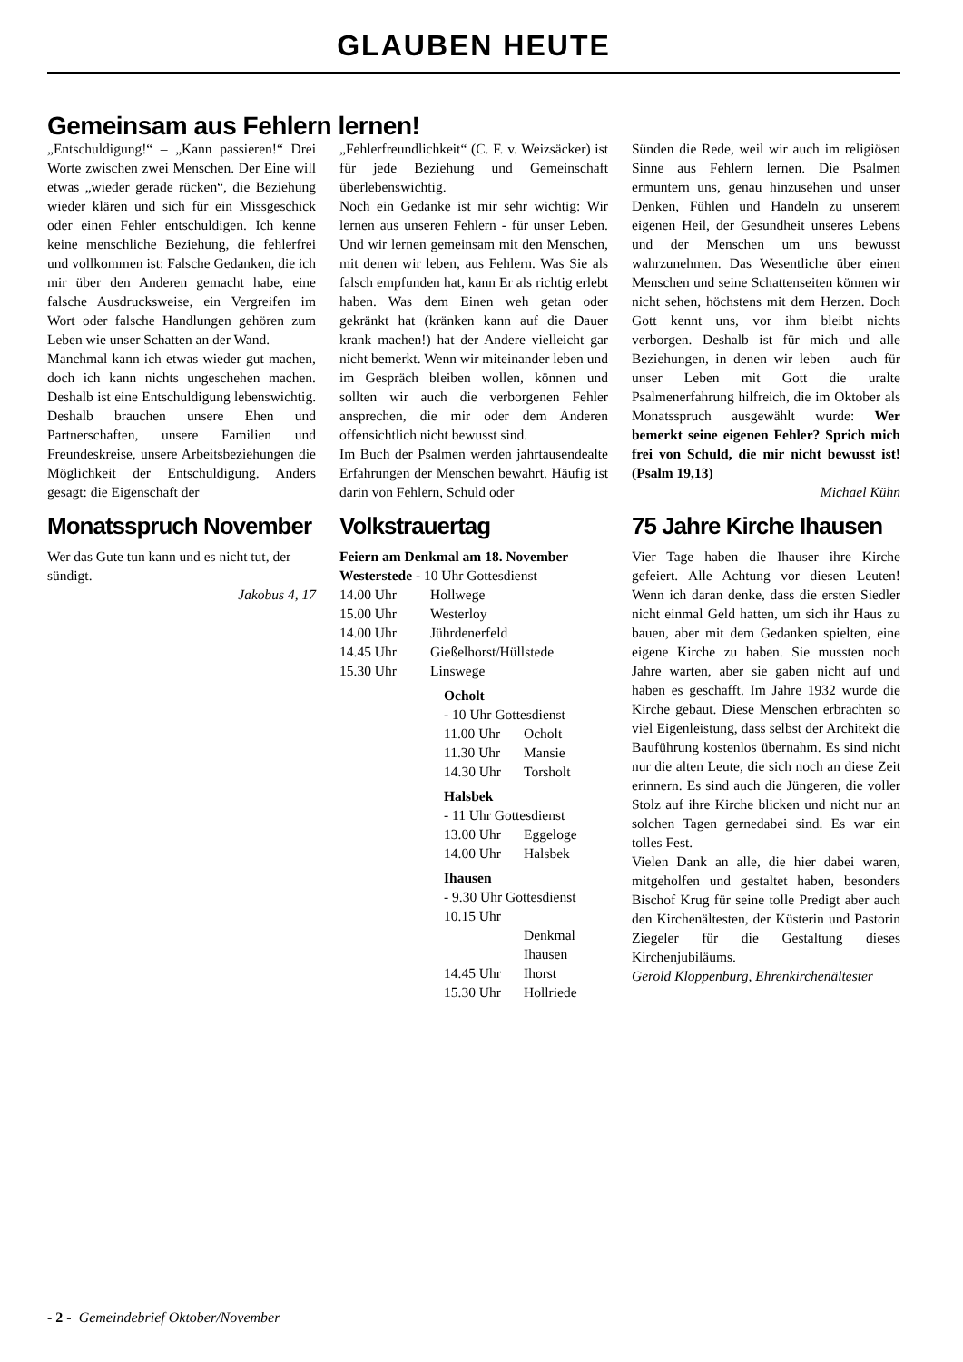GLAUBEN HEUTE
Gemeinsam aus Fehlern lernen!
„Entschuldigung!“ – „Kann passieren!“ Drei Worte zwischen zwei Menschen. Der Eine will etwas „wieder gerade rücken“, die Beziehung wieder klären und sich für ein Missgeschick oder einen Fehler entschuldigen. Ich kenne keine menschliche Beziehung, die fehlerfrei und vollkommen ist: Falsche Gedanken, die ich mir über den Anderen gemacht habe, eine falsche Ausdrucksweise, ein Vergreifen im Wort oder falsche Handlungen gehören zum Leben wie unser Schatten an der Wand.
Manchmal kann ich etwas wieder gut machen, doch ich kann nichts ungeschehen machen. Deshalb ist eine Entschuldigung lebenswichtig. Deshalb brauchen unsere Ehen und Partnerschaften, unsere Familien und Freundeskreise, unsere Arbeitsbeziehungen die Möglichkeit der Entschuldigung. Anders gesagt: die Eigenschaft der
Monatsspruch November
Wer das Gute tun kann und es nicht tut, der sündigt.
Jakobus 4, 17
„Fehlerfreundlichkeit“ (C. F. v. Weizsäcker) ist für jede Beziehung und Gemeinschaft überlebenswichtig.
Noch ein Gedanke ist mir sehr wichtig: Wir lernen aus unseren Fehlern - für unser Leben. Und wir lernen gemeinsam mit den Menschen, mit denen wir leben, aus Fehlern. Was Sie als falsch empfunden hat, kann Er als richtig erlebt haben. Was dem Einen weh getan oder gekränkt hat (kränken kann auf die Dauer krank machen!) hat der Andere vielleicht gar nicht bemerkt. Wenn wir miteinander leben und im Gespräch bleiben wollen, können und sollten wir auch die verborgenen Fehler ansprechen, die mir oder dem Anderen offensichtlich nicht bewusst sind.
Im Buch der Psalmen werden jahrtausendealte Erfahrungen der Menschen bewahrt. Häufig ist darin von Fehlern, Schuld oder
Volkstrauertag
Feiern am Denkmal am 18. November
Westerstede - 10 Uhr Gottesdienst
| 14.00 Uhr | Hollwege |
| 15.00 Uhr | Westerloy |
| 14.00 Uhr | Jührdenerfeld |
| 14.45 Uhr | Gießelhorst/Hüllstede |
| 15.30 Uhr | Linswege |
Ocholt
- 10 Uhr Gottesdienst
| 11.00 Uhr | Ocholt |
| 11.30 Uhr | Mansie |
| 14.30 Uhr | Torsholt |
Halsbek
- 11 Uhr Gottesdienst
| 13.00 Uhr | Eggeloge |
| 14.00 Uhr | Halsbek |
Ihausen
- 9.30 Uhr Gottesdienst
| 10.15 Uhr | |
| | Denkmal Ihausen |
| 14.45 Uhr | Ihorst |
| 15.30 Uhr | Hollriede |
Sünden die Rede, weil wir auch im religiösen Sinne aus Fehlern lernen. Die Psalmen ermuntern uns, genau hinzusehen und unser Denken, Fühlen und Handeln zu unserem eigenen Heil, der Gesundheit unseres Lebens und der Menschen um uns bewusst wahrzunehmen. Das Wesentliche über einen Menschen und seine Schattenseiten können wir nicht sehen, höchstens mit dem Herzen. Doch Gott kennt uns, vor ihm bleibt nichts verborgen. Deshalb ist für mich und alle Beziehungen, in denen wir leben – auch für unser Leben mit Gott die uralte Psalmenerfahrung hilfreich, die im Oktober als Monatsspruch ausgewählt wurde: Wer bemerkt seine eigenen Fehler? Sprich mich frei von Schuld, die mir nicht bewusst ist! (Psalm 19,13)
Michael Kühn
75 Jahre Kirche Ihausen
Vier Tage haben die Ihauser ihre Kirche gefeiert. Alle Achtung vor diesen Leuten! Wenn ich daran denke, dass die ersten Siedler nicht einmal Geld hatten, um sich ihr Haus zu bauen, aber mit dem Gedanken spielten, eine eigene Kirche zu haben. Sie mussten noch Jahre warten, aber sie gaben nicht auf und haben es geschafft. Im Jahre 1932 wurde die Kirche gebaut. Diese Menschen erbrachten so viel Eigenleistung, dass selbst der Architekt die Bauführung kostenlos übernahm. Es sind nicht nur die alten Leute, die sich noch an diese Zeit erinnern. Es sind auch die Jüngeren, die voller Stolz auf ihre Kirche blicken und nicht nur an solchen Tagen gernedabei sind. Es war ein tolles Fest.
Vielen Dank an alle, die hier dabei waren, mitgeholfen und gestaltet haben, besonders Bischof Krug für seine tolle Predigt aber auch den Kirchenältesten, der Küsterin und Pastorin Ziegeler für die Gestaltung dieses Kirchenjubiläums.
Gerold Kloppenburg, Ehrenkirchenältester
- 2 - Gemeindebrief Oktober/November